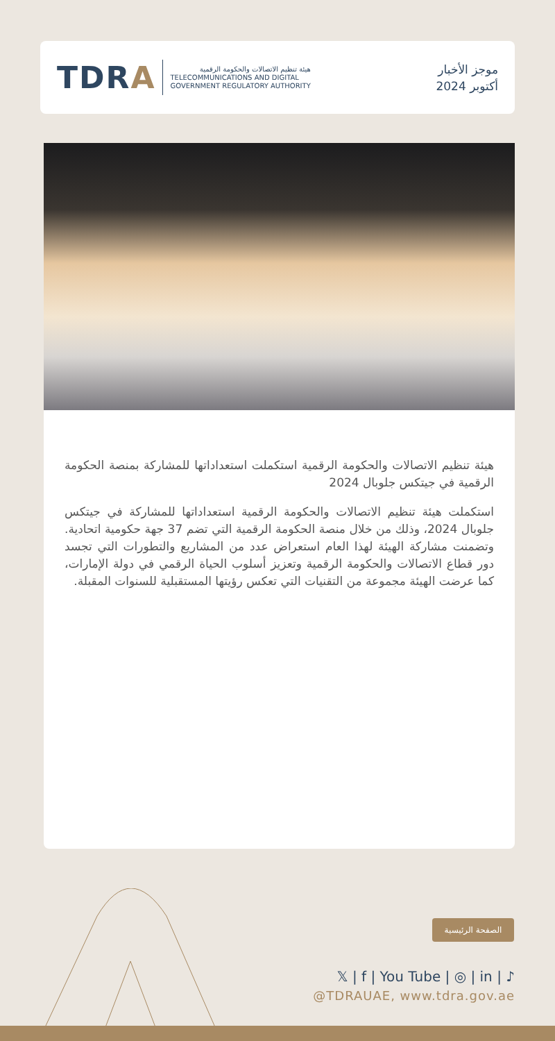TDRA
هيئة تنظيم الاتصالات والحكومة الرقمية
TELECOMMUNICATIONS AND DIGITAL
GOVERNMENT REGULATORY AUTHORITY
موجز الأخبار
أكتوبر 2024
هيئة تنظيم الاتصالات والحكومة الرقمية استكملت استعداداتها للمشاركة بمنصة الحكومة الرقمية في جيتكس جلوبال 2024
استكملت هيئة تنظيم الاتصالات والحكومة الرقمية استعداداتها للمشاركة في جيتكس جلوبال 2024، وذلك من خلال منصة الحكومة الرقمية التي تضم 37 جهة حكومية اتحادية. وتضمنت مشاركة الهيئة لهذا العام استعراض عدد من المشاريع والتطورات التي تجسد دور قطاع الاتصالات والحكومة الرقمية وتعزيز أسلوب الحياة الرقمي في دولة الإمارات، كما عرضت الهيئة مجموعة من التقنيات التي تعكس رؤيتها المستقبلية للسنوات المقبلة.
الصفحة الرئيسية
𝕏 | f | You Tube | ◎ | in | ♪
@TDRAUAE, www.tdra.gov.ae